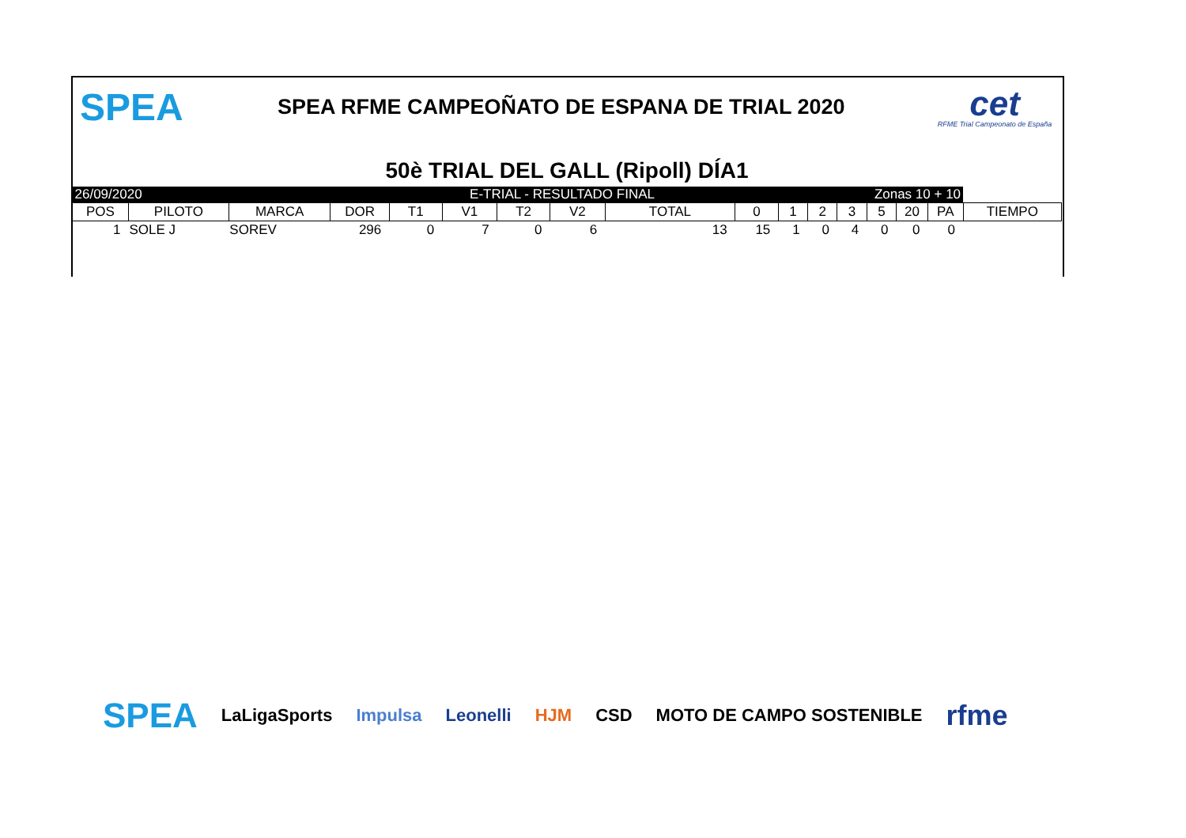SPEA
SPEA RFME CAMPEOÑATO DE ESPANA DE TRIAL 2020
cet
RFME Trial Campeonato de España
50è TRIAL DEL GALL (Ripoll) DÍA1
| 26/09/2020 | | | | E-TRIAL - RESULTADO FINAL | | | | | Zonas 10 + 10 | | | | | | | |
| POS | PILOTO | MARCA | DOR | T1 | V1 | T2 | V2 | TOTAL | 0 | 1 | 2 | 3 | 5 | 20 | PA | TIEMPO |
| 1 | SOLE J | SOREV | 296 | 0 | 7 | 0 | 6 | 13 | 15 | 1 | 0 | 4 | 0 | 0 | 0 | |
SPEA LaLigaSports Impulsa Leonelli HJM CSD MOTO DE CAMPO SOSTENIBLE rfme